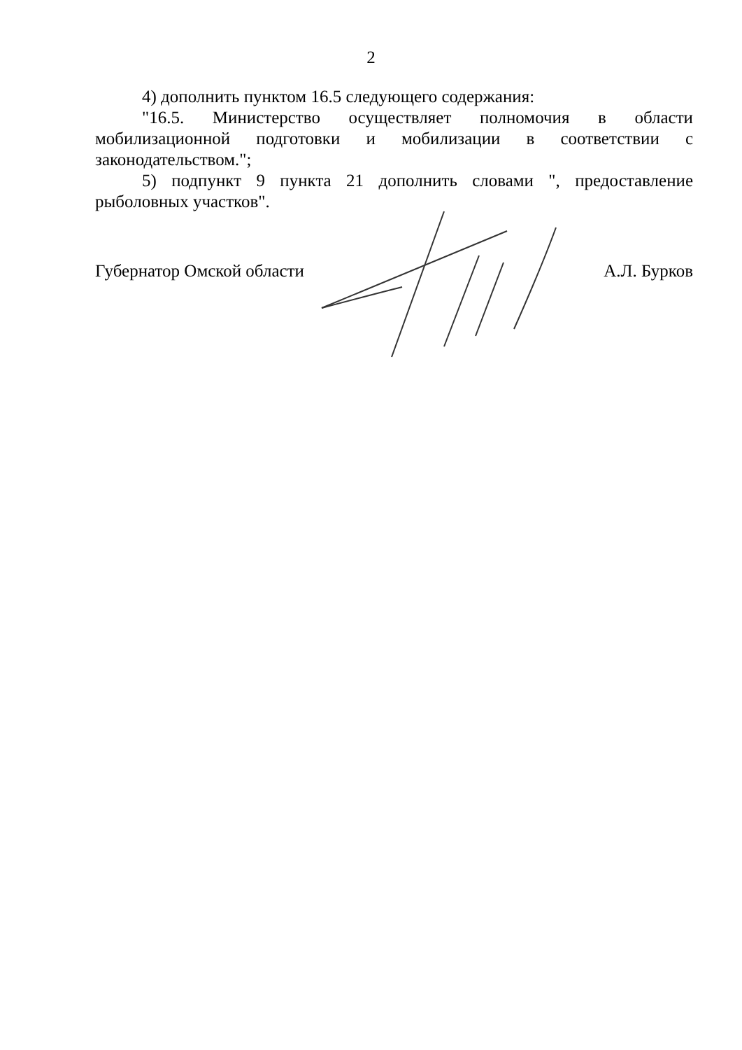2
4) дополнить пунктом 16.5 следующего содержания:
"16.5. Министерство осуществляет полномочия в области мобилизационной подготовки и мобилизации в соответствии с законодательством.";
5) подпункт 9 пункта 21 дополнить словами ", предоставление рыболовных участков".
Губернатор Омской области А.Л. Бурков